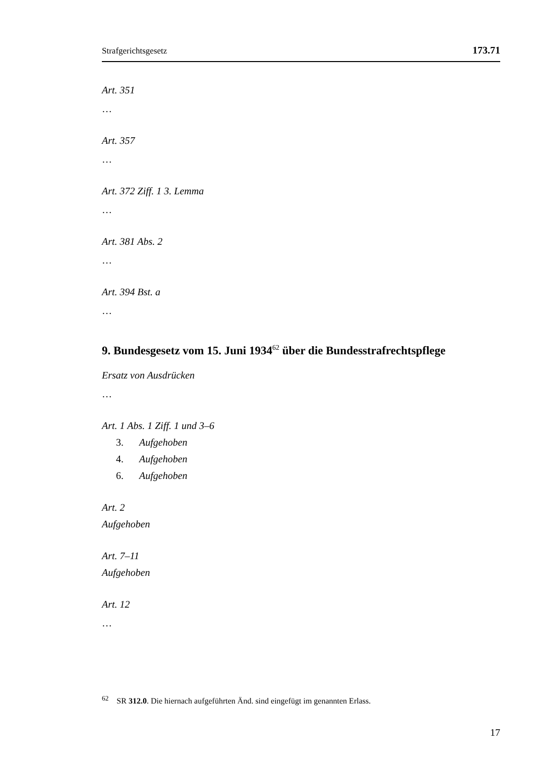Strafgerichtsgesetz 173.71
Art. 351
…
Art. 357
…
Art. 372 Ziff. 1 3. Lemma
…
Art. 381 Abs. 2
…
Art. 394 Bst. a
…
9. Bundesgesetz vom 15. Juni 1934<sup>62</sup> über die Bundesstrafrechtspflege
Ersatz von Ausdrücken
…
Art. 1 Abs. 1 Ziff. 1 und 3–6
3. Aufgehoben
4. Aufgehoben
6. Aufgehoben
Art. 2
Aufgehoben
Art. 7–11
Aufgehoben
Art. 12
…
<sup>62</sup> SR 312.0. Die hiernach aufgeführten Änd. sind eingefügt im genannten Erlass.
17